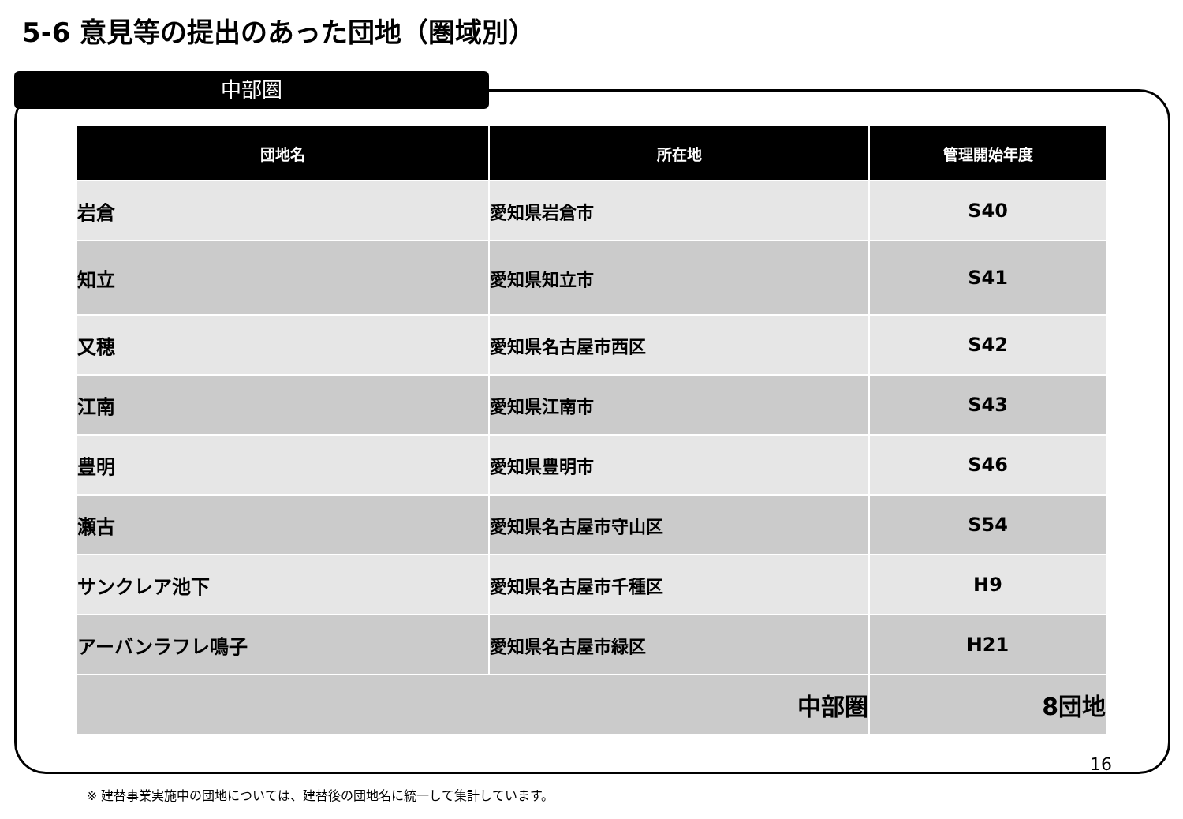5-6 意見等の提出のあった団地（圏域別）
中部圏
| 団地名 | 所在地 | 管理開始年度 |
| --- | --- | --- |
| 岩倉 | 愛知県岩倉市 | S40 |
| 知立 | 愛知県知立市 | S41 |
| 又穂 | 愛知県名古屋市西区 | S42 |
| 江南 | 愛知県江南市 | S43 |
| 豊明 | 愛知県豊明市 | S46 |
| 瀬古 | 愛知県名古屋市守山区 | S54 |
| サンクレア池下 | 愛知県名古屋市千種区 | H9 |
| アーバンラフレ鳴子 | 愛知県名古屋市緑区 | H21 |
| 中部圏 | | 8団地 |
16
※ 建替事業実施中の団地については、建替後の団地名に統一して集計しています。